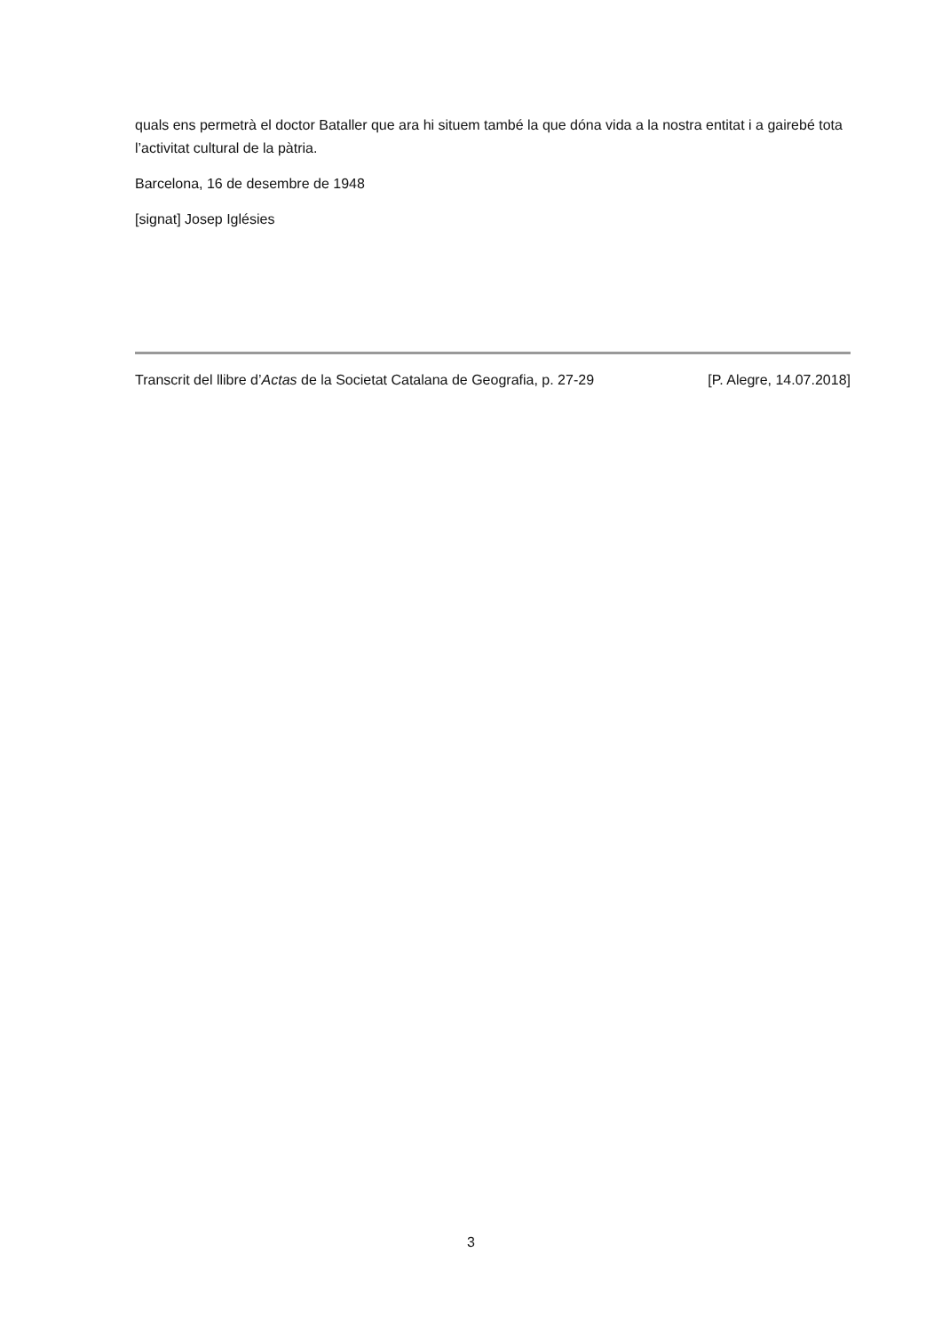quals ens permetrà el doctor Bataller que ara hi situem també la que dóna vida a la nostra entitat i a gairebé tota l’activitat cultural de la pàtria.
Barcelona, 16 de desembre de 1948
[signat] Josep Iglésies
Transcrit del llibre d’Actas de la Societat Catalana de Geografia, p. 27-29 [P. Alegre, 14.07.2018]
3